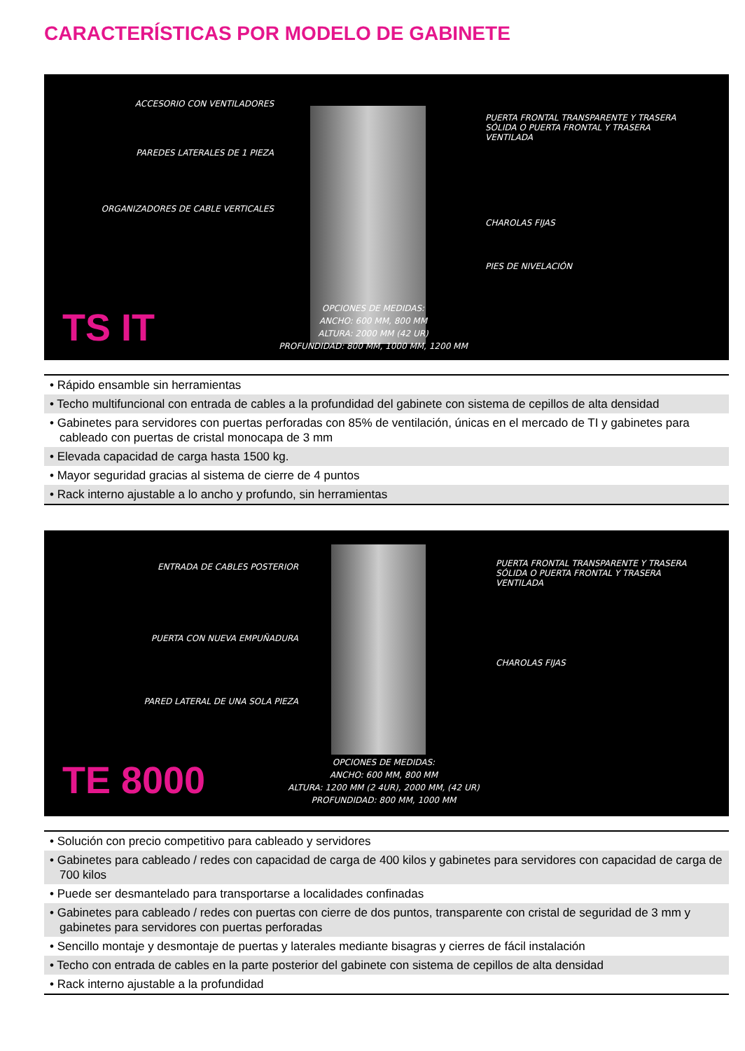CARACTERÍSTICAS POR MODELO DE GABINETE
ACCESORIO CON VENTILADORES
PAREDES LATERALES DE 1 PIEZA
ORGANIZADORES DE CABLE VERTICALES
PUERTA FRONTAL TRANSPARENTE Y TRASERA SÓLIDA O PUERTA FRONTAL Y TRASERA VENTILADA
CHAROLAS FIJAS
PIES DE NIVELACIÓN
TS IT
OPCIONES DE MEDIDAS:
ANCHO: 600 MM, 800 MM
ALTURA: 2000 MM (42 UR)
PROFUNDIDAD: 800 MM, 1000 MM, 1200 MM
• Rápido ensamble sin herramientas
• Techo multifuncional con entrada de cables a la profundidad del gabinete con sistema de cepillos de alta densidad
• Gabinetes para servidores con puertas perforadas con 85% de ventilación, únicas en el mercado de TI y gabinetes para cableado con puertas de cristal monocapa de 3 mm
• Elevada capacidad de carga hasta 1500 kg.
• Mayor seguridad gracias al sistema de cierre de 4 puntos
• Rack interno ajustable a lo ancho y profundo, sin herramientas
ENTRADA DE CABLES POSTERIOR
PUERTA CON NUEVA EMPUÑADURA
PARED LATERAL DE UNA SOLA PIEZA
PUERTA FRONTAL TRANSPARENTE Y TRASERA SÓLIDA O PUERTA FRONTAL Y TRASERA VENTILADA
CHAROLAS FIJAS
TE 8000
OPCIONES DE MEDIDAS:
ANCHO: 600 MM, 800 MM
ALTURA: 1200 MM (2 4UR), 2000 MM, (42 UR)
PROFUNDIDAD: 800 MM, 1000 MM
• Solución con precio competitivo para cableado y servidores
• Gabinetes para cableado / redes con capacidad de carga de 400 kilos y gabinetes para servidores con capacidad de carga de 700 kilos
• Puede ser desmantelado para transportarse a localidades confinadas
• Gabinetes para cableado / redes con puertas con cierre de dos puntos, transparente con cristal de seguridad de 3 mm y gabinetes para servidores con puertas perforadas
• Sencillo montaje y desmontaje de puertas y laterales mediante bisagras y cierres de fácil instalación
• Techo con entrada de cables en la parte posterior del gabinete con sistema de cepillos de alta densidad
• Rack interno ajustable a la profundidad